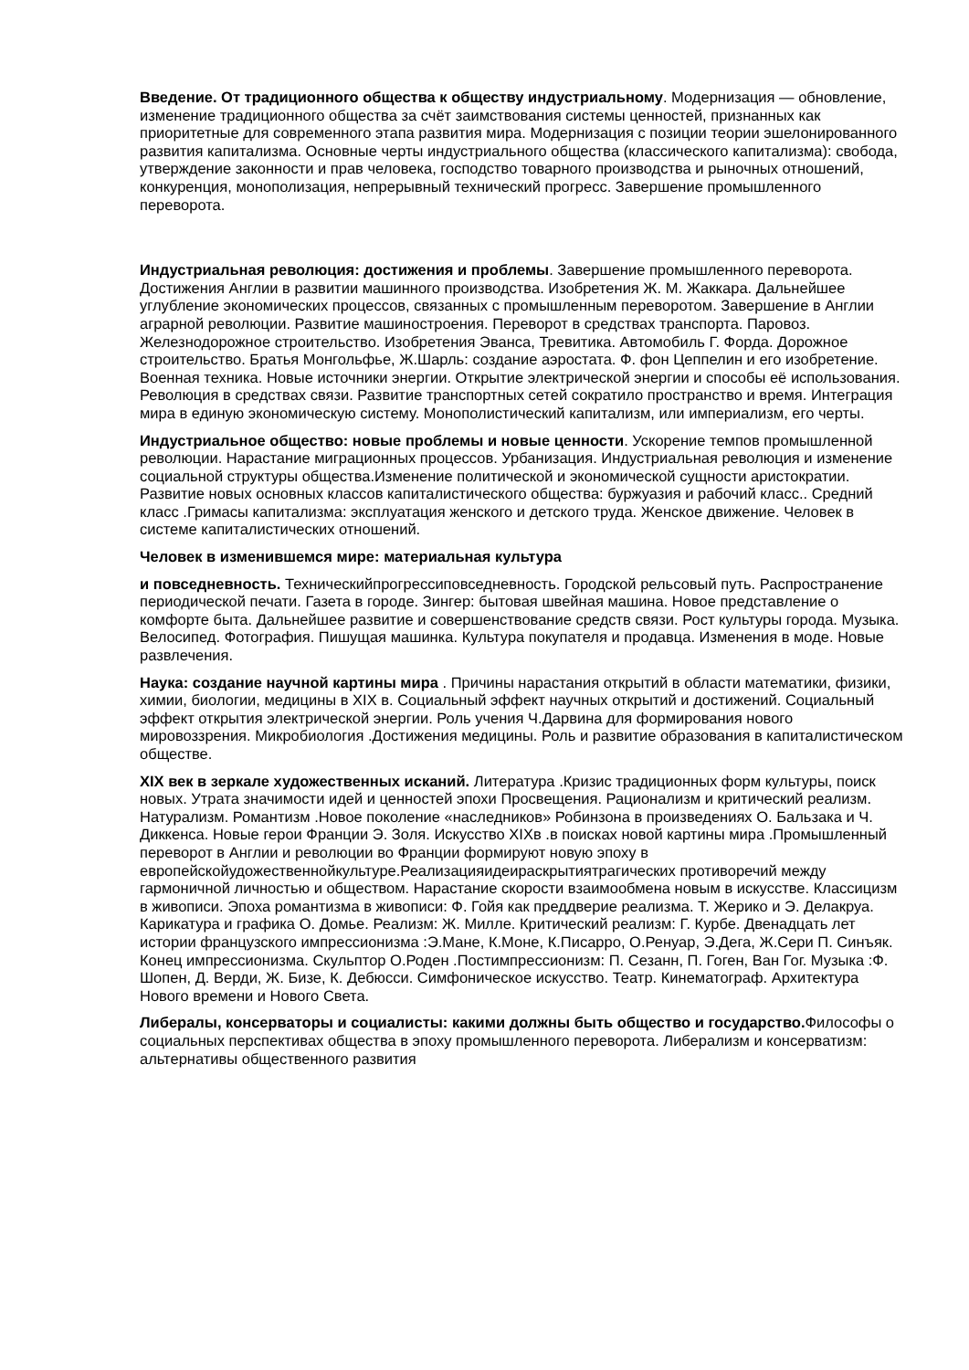Введение. От традиционного общества к обществу индустриальному. Модернизация — обновление, изменение традиционного общества за счёт заимствования системы ценностей, признанных как приоритетные для современного этапа развития мира. Модернизация с позиции теории эшелонированного развития капитализма. Основные черты индустриального общества (классического капитализма): свобода, утверждение законности и прав человека, господство товарного производства и рыночных отношений, конкуренция, монополизация, непрерывный технический прогресс. Завершение промышленного переворота.
Индустриальная революция: достижения и проблемы. Завершение промышленного переворота. Достижения Англии в развитии машинного производства. Изобретения Ж. М. Жаккара. Дальнейшее углубление экономических процессов, связанных с промышленным переворотом. Завершение в Англии аграрной революции. Развитие машиностроения. Переворот в средствах транспорта. Паровоз. Железнодорожное строительство. Изобретения Эванса, Тревитика. Автомобиль Г. Форда. Дорожное строительство. Братья Монгольфье, Ж.Шарль: создание аэростата. Ф. фон Цеппелин и его изобретение. Военная техника. Новые источники энергии. Открытие электрической энергии и способы её использования. Революция в средствах связи. Развитие транспортных сетей сократило пространство и время. Интеграция мира в единую экономическую систему. Монополистический капитализм, или империализм, его черты.
Индустриальное общество: новые проблемы и новые ценности. Ускорение темпов промышленной революции. Нарастание миграционных процессов. Урбанизация. Индустриальная революция и изменение социальной структуры общества.Изменение политической и экономической сущности аристократии. Развитие новых основных классов капиталистического общества: буржуазия и рабочий класс.. Средний класс .Гримасы капитализма: эксплуатация женского и детского труда. Женское движение. Человек в системе капиталистических отношений.
Человек в изменившемся мире: материальная культура
и повседневность. Техническийпрогрессиповседневность. Городской рельсовый путь. Распространение периодической печати. Газета в городе. Зингер: бытовая швейная машина. Новое представление о комфорте быта. Дальнейшее развитие и совершенствование средств связи. Рост культуры города. Музыка. Велосипед. Фотография. Пишущая машинка. Культура покупателя и продавца. Изменения в моде. Новые развлечения.
Наука: создание научной картины мира . Причины нарастания открытий в области математики, физики, химии, биологии, медицины в XIX в. Социальный эффект научных открытий и достижений. Социальный эффект открытия электрической энергии. Роль учения Ч.Дарвина для формирования нового мировоззрения. Микробиология .Достижения медицины. Роль и развитие образования в капиталистическом обществе.
XIX век в зеркале художественных исканий. Литература .Кризис традиционных форм культуры, поиск новых. Утрата значимости идей и ценностей эпохи Просвещения. Рационализм и критический реализм. Натурализм. Романтизм .Новое поколение «наследников» Робинзона в произведениях О. Бальзака и Ч. Диккенса. Новые герои Франции Э. Золя. Искусство XIXв .в поисках новой картины мира .Промышленный переворот в Англии и революции во Франции формируют новую эпоху в европейскойудожественнойкультуре.Реализацияидеираскрытиятрагических противоречий между гармоничной личностью и обществом. Нарастание скорости взаимообмена новым в искусстве. Классицизм в живописи. Эпоха романтизма в живописи: Ф. Гойя как преддверие реализма. Т. Жерико и Э. Делакруа. Карикатура и графика О. Домье. Реализм: Ж. Милле. Критический реализм: Г. Курбе. Двенадцать лет истории французского импрессионизма :Э.Мане, К.Моне, К.Писарро, О.Ренуар, Э.Дега, Ж.Сери П. Синъяк. Конец импрессионизма. Скульптор О.Роден .Постимпрессионизм: П. Сезанн, П. Гоген, Ван Гог. Музыка :Ф. Шопен, Д. Верди, Ж. Бизе, К. Дебюсси. Симфоническое искусство. Театр. Кинематограф. Архитектура Нового времени и Нового Света.
Либералы, консерваторы и социалисты: какими должны быть общество и государство. Философы о социальных перспективах общества в эпоху промышленного переворота. Либерализм и консерватизм: альтернативы общественного развития